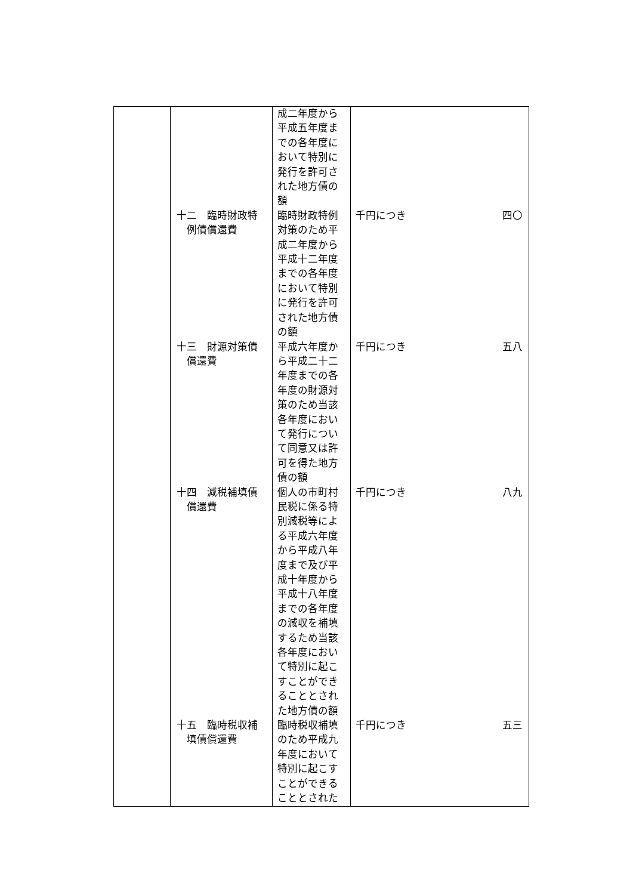| | | 成二年度から平成五年度までの各年度において特別に発行を許可された地方債の額 | | |
| | 十二 臨時財政特 例債償還費 | 臨時財政特例対策のため平成二年度から平成十二年度までの各年度において特別に発行を許可された地方債の額 | 千円につき | 四〇 |
| | 十三 財源対策債 償還費 | 平成六年度から平成二十二年度までの各年度の財源対策のため当該各年度において発行について同意又は許可を得た地方債の額 | 千円につき | 五八 |
| | 十四 減税補填債 償還費 | 個人の市町村民税に係る特別減税等による平成六年度から平成八年度まで及び平成十年度から平成十八年度までの各年度の減収を補填するため当該各年度において特別に起こすことができることとされた地方債の額 | 千円につき | 八九 |
| | 十五 臨時税収補 填債償還費 | 臨時税収補填のため平成九年度において特別に起こすことができることとされた | 千円につき | 五三 |